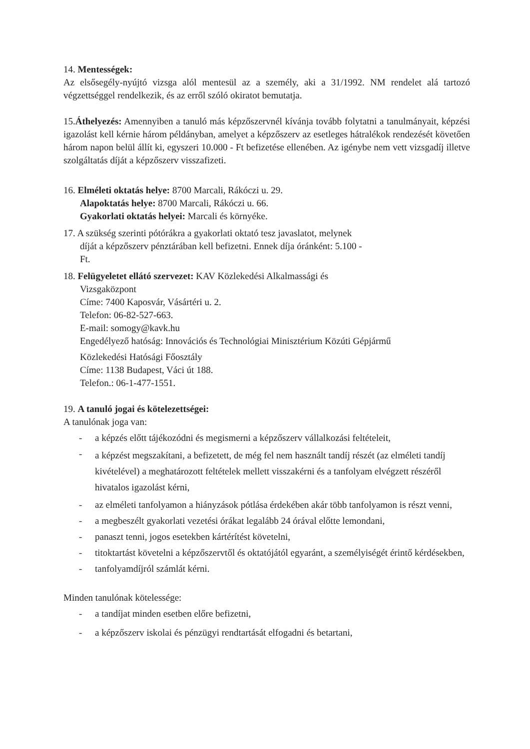14. Mentességek:
Az elsősegély-nyújtó vizsga alól mentesül az a személy, aki a 31/1992. NM rendelet alá tartozó végzettséggel rendelkezik, és az erről szóló okiratot bemutatja.
15.Áthelyezés: Amennyiben a tanuló más képzőszervnél kívánja tovább folytatni a tanulmányait, képzési igazolást kell kérnie három példányban, amelyet a képzőszerv az esetleges hátralékok rendezését követően három napon belül állít ki, egyszeri 10.000 - Ft befizetése ellenében. Az igénybe nem vett vizsgadíj illetve szolgáltatás díját a képzőszerv visszafizeti.
16. Elméleti oktatás helye: 8700 Marcali, Rákóczi u. 29.
Alapoktatás helye: 8700 Marcali, Rákóczi u. 66.
Gyakorlati oktatás helyei: Marcali és környéke.
17. A szükség szerinti pótórákra a gyakorlati oktató tesz javaslatot, melynek
díját a képzőszerv pénztárában kell befizetni. Ennek díja óránként: 5.100 -
Ft.
18. Felügyeletet ellátó szervezet: KAV Közlekedési Alkalmassági és
Vizsgaközpont
Címe: 7400 Kaposvár, Vásártéri u. 2.
Telefon: 06-82-527-663.
E-mail: somogy@kavk.hu
Engedélyező hatóság: Innovációs és Technológiai Minisztérium Közúti Gépjármű
Közlekedési Hatósági Főosztály
Címe: 1138 Budapest, Váci út 188.
Telefon.: 06-1-477-1551.
19. A tanuló jogai és kötelezettségei:
A tanulónak joga van:
- a képzés előtt tájékozódni és megismerni a képzőszerv vállalkozási feltételeit,
- a képzést megszakítani, a befizetett, de még fel nem használt tandíj részét (az elméleti tandíj kivételével) a meghatározott feltételek mellett visszakérni és a tanfolyam elvégzett részéről hivatalos igazolást kérni,
- az elméleti tanfolyamon a hiányzások pótlása érdekében akár több tanfolyamon is részt venni,
- a megbeszélt gyakorlati vezetési órákat legalább 24 órával előtte lemondani,
- panaszt tenni, jogos esetekben kártérítést követelni,
- titoktartást követelni a képzőszervtől és oktatójától egyaránt, a személyiségét érintő kérdésekben,
- tanfolyamdíjról számlát kérni.
Minden tanulónak kötelessége:
- a tandíjat minden esetben előre befizetni,
- a képzőszerv iskolai és pénzügyi rendtartását elfogadni és betartani,